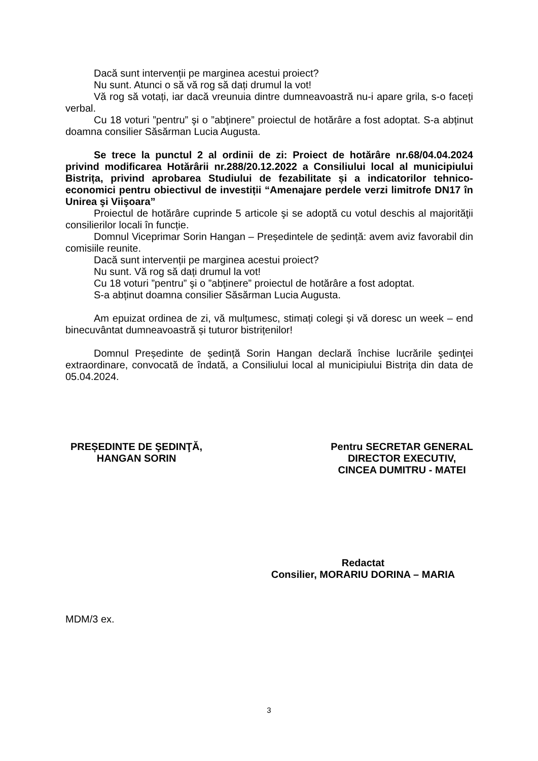Dacă sunt intervenții pe marginea acestui proiect?
Nu sunt. Atunci o să vă rog să dați drumul la vot!
Vă rog să votați, iar dacă vreunuia dintre dumneavoastră nu-i apare grila, s-o faceți verbal.
Cu 18 voturi ”pentru” şi o ”abţinere” proiectul de hotărâre a fost adoptat. S-a abținut doamna consilier Săsărman Lucia Augusta.
Se trece la punctul 2 al ordinii de zi: Proiect de hotărâre nr.68/04.04.2024 privind modificarea Hotărârii nr.288/20.12.2022 a Consiliului local al municipiului Bistrița, privind aprobarea Studiului de fezabilitate și a indicatorilor tehnico-economici pentru obiectivul de investiții “Amenajare perdele verzi limitrofe DN17 în Unirea şi Viişoara”
Proiectul de hotărâre cuprinde 5 articole şi se adoptă cu votul deschis al majorităţii consilierilor locali în funcție.
Domnul Viceprimar Sorin Hangan – Președintele de ședință: avem aviz favorabil din comisiile reunite.
Dacă sunt intervenții pe marginea acestui proiect?
Nu sunt. Vă rog să dați drumul la vot!
Cu 18 voturi ”pentru” şi o ”abţinere” proiectul de hotărâre a fost adoptat.
S-a abținut doamna consilier Săsărman Lucia Augusta.
Am epuizat ordinea de zi, vă mulțumesc, stimați colegi și vă doresc un week – end binecuvântat dumneavoastră și tuturor bistrițenilor!
Domnul Președinte de ședință Sorin Hangan declară închise lucrările şedinţei extraordinare, convocată de îndată, a Consiliului local al municipiului Bistriţa din data de 05.04.2024.
PREȘEDINTE DE ŞEDINŢĂ,
HANGAN SORIN
Pentru SECRETAR GENERAL
DIRECTOR EXECUTIV,
CINCEA DUMITRU - MATEI
Redactat
Consilier, MORARIU DORINA – MARIA
MDM/3 ex.
3